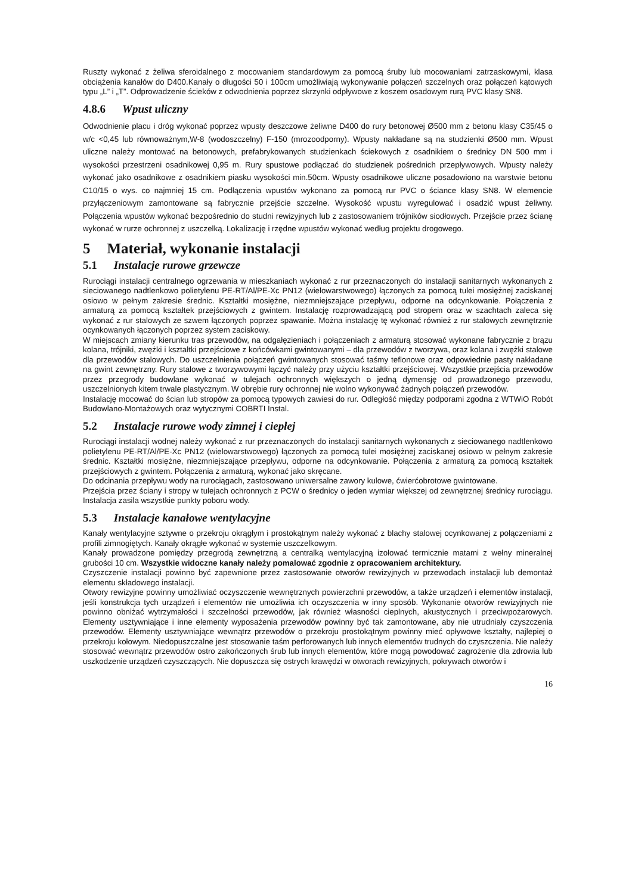Ruszty wykonać z żeliwa sferoidalnego z mocowaniem standardowym za pomocą śruby lub mocowaniami zatrzaskowymi, klasa obciążenia kanałów do D400.Kanały o długości 50 i 100cm umożliwiają wykonywanie połączeń szczelnych oraz połączeń kątowych typu „L” i „T”. Odprowadzenie ścieków z odwodnienia poprzez skrzynki odpływowe z koszem osadowym rurą PVC klasy SN8.
4.8.6 Wpust uliczny
Odwodnienie placu i dróg wykonać poprzez wpusty deszczowe żeliwne D400 do rury betonowej Ø500 mm z betonu klasy C35/45 o w/c <0,45 lub równoważnym,W-8 (wodoszczelny) F-150 (mrozoodporny). Wpusty nakładane są na studzienki Ø500 mm. Wpust uliczne należy montować na betonowych, prefabrykowanych studzienkach ściekowych z osadnikiem o średnicy DN 500 mm i wysokości przestrzeni osadnikowej 0,95 m. Rury spustowe podłączać do studzienek pośrednich przepływowych. Wpusty należy wykonać jako osadnikowe z osadnikiem piasku wysokości min.50cm. Wpusty osadnikowe uliczne posadowiono na warstwie betonu C10/15 o wys. co najmniej 15 cm. Podłączenia wpustów wykonano za pomocą rur PVC o ściance klasy SN8. W elemencie przyłączeniowym zamontowane są fabrycznie przejście szczelne. Wysokość wpustu wyregulować i osadzić wpust żeliwny. Połączenia wpustów wykonać bezpośrednio do studni rewizyjnych lub z zastosowaniem trójników siodłowych. Przejście przez ścianę wykonać w rurze ochronnej z uszczelką. Lokalizację i rzędne wpustów wykonać według projektu drogowego.
5 Materiał, wykonanie instalacji
5.1 Instalacje rurowe grzewcze
Rurociągi instalacji centralnego ogrzewania w mieszkaniach wykonać z rur przeznaczonych do instalacji sanitarnych wykonanych z sieciowanego nadtlenkowo polietylenu PE-RT/Al/PE-Xc PN12 (wielowarstwowego) łączonych za pomocą tulei mosiężnej zaciskanej osiowo w pełnym zakresie średnic. Kształtki mosiężne, niezmniejszające przepływu, odporne na odcynkowanie. Połączenia z armaturą za pomocą kształtek przejściowych z gwintem. Instalację rozprowadzającą pod stropem oraz w szachtach zaleca się wykonać z rur stalowych ze szwem łączonych poprzez spawanie. Można instalację tę wykonać również z rur stalowych zewnętrznie ocynkowanych łączonych poprzez system zaciskowy.
W miejscach zmiany kierunku tras przewodów, na odgałęzieniach i połączeniach z armaturą stosować wykonane fabrycznie z brązu kolana, trójniki, zwężki i kształtki przejściowe z końcówkami gwintowanymi – dla przewodów z tworzywa, oraz kolana i zwężki stalowe dla przewodów stalowych. Do uszczelnienia połączeń gwintowanych stosować taśmy teflonowe oraz odpowiednie pasty nakładane na gwint zewnętrzny. Rury stalowe z tworzywowymi łączyć należy przy użyciu kształtki przejściowej. Wszystkie przejścia przewodów przez przegrody budowlane wykonać w tulejach ochronnych większych o jedną dymensję od prowadzonego przewodu, uszczelnionych kitem trwale plastycznym. W obrębie rury ochronnej nie wolno wykonywać żadnych połączeń przewodów.
Instalację mocować do ścian lub stropów za pomocą typowych zawiesi do rur. Odległość między podporami zgodna z WTWiO Robót Budowlano-Montażowych oraz wytycznymi COBRTI Instal.
5.2 Instalacje rurowe wody zimnej i ciepłej
Rurociągi instalacji wodnej należy wykonać z rur przeznaczonych do instalacji sanitarnych wykonanych z sieciowanego nadtlenkowo polietylenu PE-RT/Al/PE-Xc PN12 (wielowarstwowego) łączonych za pomocą tulei mosiężnej zaciskanej osiowo w pełnym zakresie średnic. Kształtki mosiężne, niezmniejszające przepływu, odporne na odcynkowanie. Połączenia z armaturą za pomocą kształtek przejściowych z gwintem. Połączenia z armaturą, wykonać jako skręcane.
Do odcinania przepływu wody na rurociągach, zastosowano uniwersalne zawory kulowe, ćwierćobrotowe gwintowane.
Przejścia przez ściany i stropy w tulejach ochronnych z PCW o średnicy o jeden wymiar większej od zewnętrznej średnicy rurociągu. Instalacja zasila wszystkie punkty poboru wody.
5.3 Instalacje kanałowe wentylacyjne
Kanały wentylacyjne sztywne o przekroju okrągłym i prostokątnym należy wykonać z blachy stalowej ocynkowanej z połączeniami z profili zimnogiętych. Kanały okrągłe wykonać w systemie uszczelkowym.
Kanały prowadzone pomiędzy przegrodą zewnętrzną a centralką wentylacyjną izolować termicznie matami z wełny mineralnej grubości 10 cm. Wszystkie widoczne kanały należy pomalować zgodnie z opracowaniem architektury.
Czyszczenie instalacji powinno być zapewnione przez zastosowanie otworów rewizyjnych w przewodach instalacji lub demontaż elementu składowego instalacji.
Otwory rewizyjne powinny umożliwiać oczyszczenie wewnętrznych powierzchni przewodów, a także urządzeń i elementów instalacji, jeśli konstrukcja tych urządzeń i elementów nie umożliwia ich oczyszczenia w inny sposób. Wykonanie otworów rewizyjnych nie powinno obniżać wytrzymałości i szczelności przewodów, jak również własności cieplnych, akustycznych i przeciwpożarowych. Elementy usztywniające i inne elementy wyposażenia przewodów powinny być tak zamontowane, aby nie utrudniały czyszczenia przewodów. Elementy usztywniające wewnątrz przewodów o przekroju prostokątnym powinny mieć opływowe kształty, najlepiej o przekroju kołowym. Niedopuszczalne jest stosowanie taśm perforowanych lub innych elementów trudnych do czyszczenia. Nie należy stosować wewnątrz przewodów ostro zakończonych śrub lub innych elementów, które mogą powodować zagrożenie dla zdrowia lub uszkodzenie urządzeń czyszczących. Nie dopuszcza się ostrych krawędzi w otworach rewizyjnych, pokrywach otworów i
16